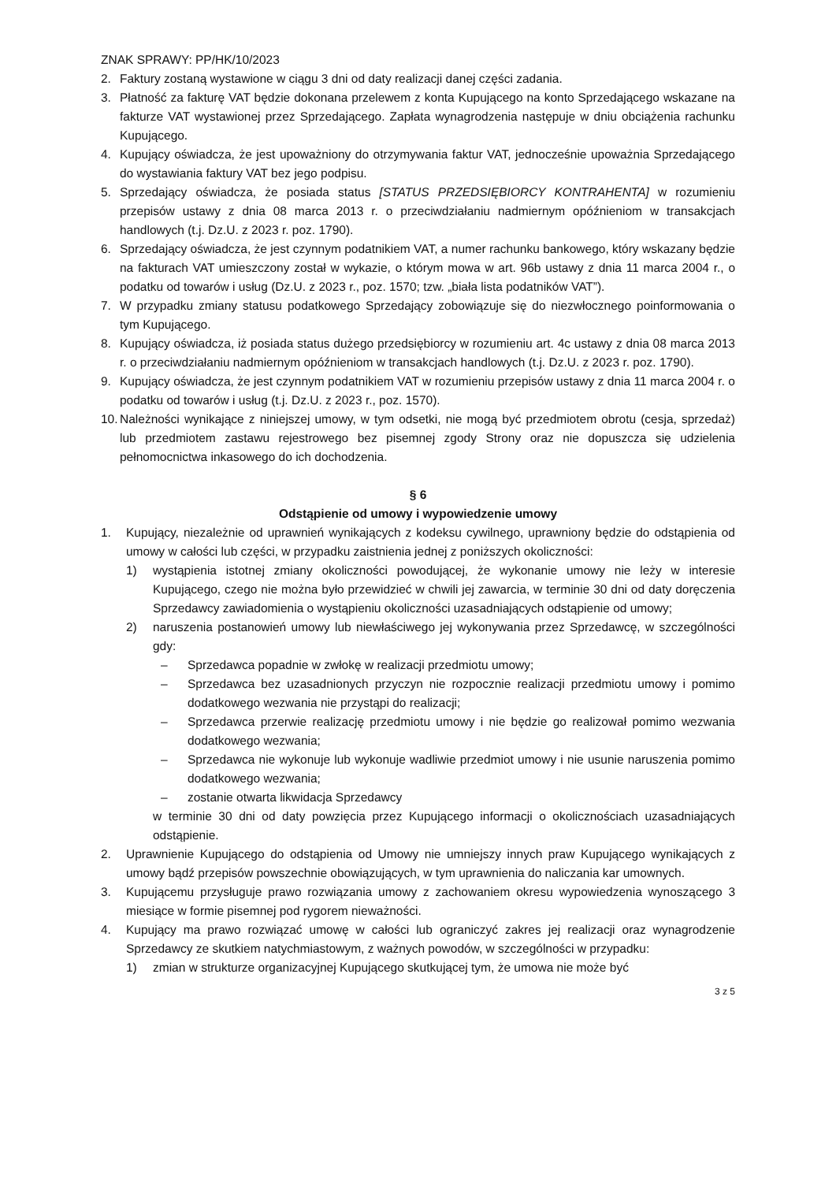ZNAK SPRAWY: PP/HK/10/2023
2. Faktury zostaną wystawione w ciągu 3 dni od daty realizacji danej części zadania.
3. Płatność za fakturę VAT będzie dokonana przelewem z konta Kupującego na konto Sprzedającego wskazane na fakturze VAT wystawionej przez Sprzedającego. Zapłata wynagrodzenia następuje w dniu obciążenia rachunku Kupującego.
4. Kupujący oświadcza, że jest upoważniony do otrzymywania faktur VAT, jednocześnie upoważnia Sprzedającego do wystawiania faktury VAT bez jego podpisu.
5. Sprzedający oświadcza, że posiada status [STATUS PRZEDSIĘBIORCY KONTRAHENTA] w rozumieniu przepisów ustawy z dnia 08 marca 2013 r. o przeciwdziałaniu nadmiernym opóźnieniom w transakcjach handlowych (t.j. Dz.U. z 2023 r. poz. 1790).
6. Sprzedający oświadcza, że jest czynnym podatnikiem VAT, a numer rachunku bankowego, który wskazany będzie na fakturach VAT umieszczony został w wykazie, o którym mowa w art. 96b ustawy z dnia 11 marca 2004 r., o podatku od towarów i usług (Dz.U. z 2023 r., poz. 1570; tzw. „biała lista podatników VAT”).
7. W przypadku zmiany statusu podatkowego Sprzedający zobowiązuje się do niezwłocznego poinformowania o tym Kupującego.
8. Kupujący oświadcza, iż posiada status dużego przedsiębiorcy w rozumieniu art. 4c ustawy z dnia 08 marca 2013 r. o przeciwdziałaniu nadmiernym opóźnieniom w transakcjach handlowych (t.j. Dz.U. z 2023 r. poz. 1790).
9. Kupujący oświadcza, że jest czynnym podatnikiem VAT w rozumieniu przepisów ustawy z dnia 11 marca 2004 r. o podatku od towarów i usług (t.j. Dz.U. z 2023 r., poz. 1570).
10. Należności wynikające z niniejszej umowy, w tym odsetki, nie mogą być przedmiotem obrotu (cesja, sprzedaż) lub przedmiotem zastawu rejestrowego bez pisemnej zgody Strony oraz nie dopuszcza się udzielenia pełnomocnictwa inkasowego do ich dochodzenia.
§ 6
Odstąpienie od umowy i wypowiedzenie umowy
1. Kupujący, niezależnie od uprawnień wynikających z kodeksu cywilnego, uprawniony będzie do odstąpienia od umowy w całości lub części, w przypadku zaistnienia jednej z poniższych okoliczności:
1) wystąpienia istotnej zmiany okoliczności powodującej, że wykonanie umowy nie leży w interesie Kupującego, czego nie można było przewidzieć w chwili jej zawarcia, w terminie 30 dni od daty doręczenia Sprzedawcy zawiadomienia o wystąpieniu okoliczności uzasadniających odstąpienie od umowy;
2) naruszenia postanowień umowy lub niewłaściwego jej wykonywania przez Sprzedawcę, w szczególności gdy:
– Sprzedawca popadnie w zwłokę w realizacji przedmiotu umowy;
– Sprzedawca bez uzasadnionych przyczyn nie rozpocznie realizacji przedmiotu umowy i pomimo dodatkowego wezwania nie przystąpi do realizacji;
– Sprzedawca przerwie realizację przedmiotu umowy i nie będzie go realizował pomimo wezwania dodatkowego wezwania;
– Sprzedawca nie wykonuje lub wykonuje wadliwie przedmiot umowy i nie usunie naruszenia pomimo dodatkowego wezwania;
– zostanie otwarta likwidacja Sprzedawcy
w terminie 30 dni od daty powzięcia przez Kupującego informacji o okolicznościach uzasadniających odstąpienie.
2. Uprawnienie Kupującego do odstąpienia od Umowy nie umniejszy innych praw Kupującego wynikających z umowy bądź przepisów powszechnie obowiązujących, w tym uprawnienia do naliczania kar umownych.
3. Kupującemu przysługuje prawo rozwiązania umowy z zachowaniem okresu wypowiedzenia wynoszącego 3 miesiące w formie pisemnej pod rygorem nieważności.
4. Kupujący ma prawo rozwiązać umowę w całości lub ograniczyć zakres jej realizacji oraz wynagrodzenie Sprzedawcy ze skutkiem natychmiastowym, z ważnych powodów, w szczególności w przypadku:
1) zmian w strukturze organizacyjnej Kupującego skutkującej tym, że umowa nie może być
3 z 5